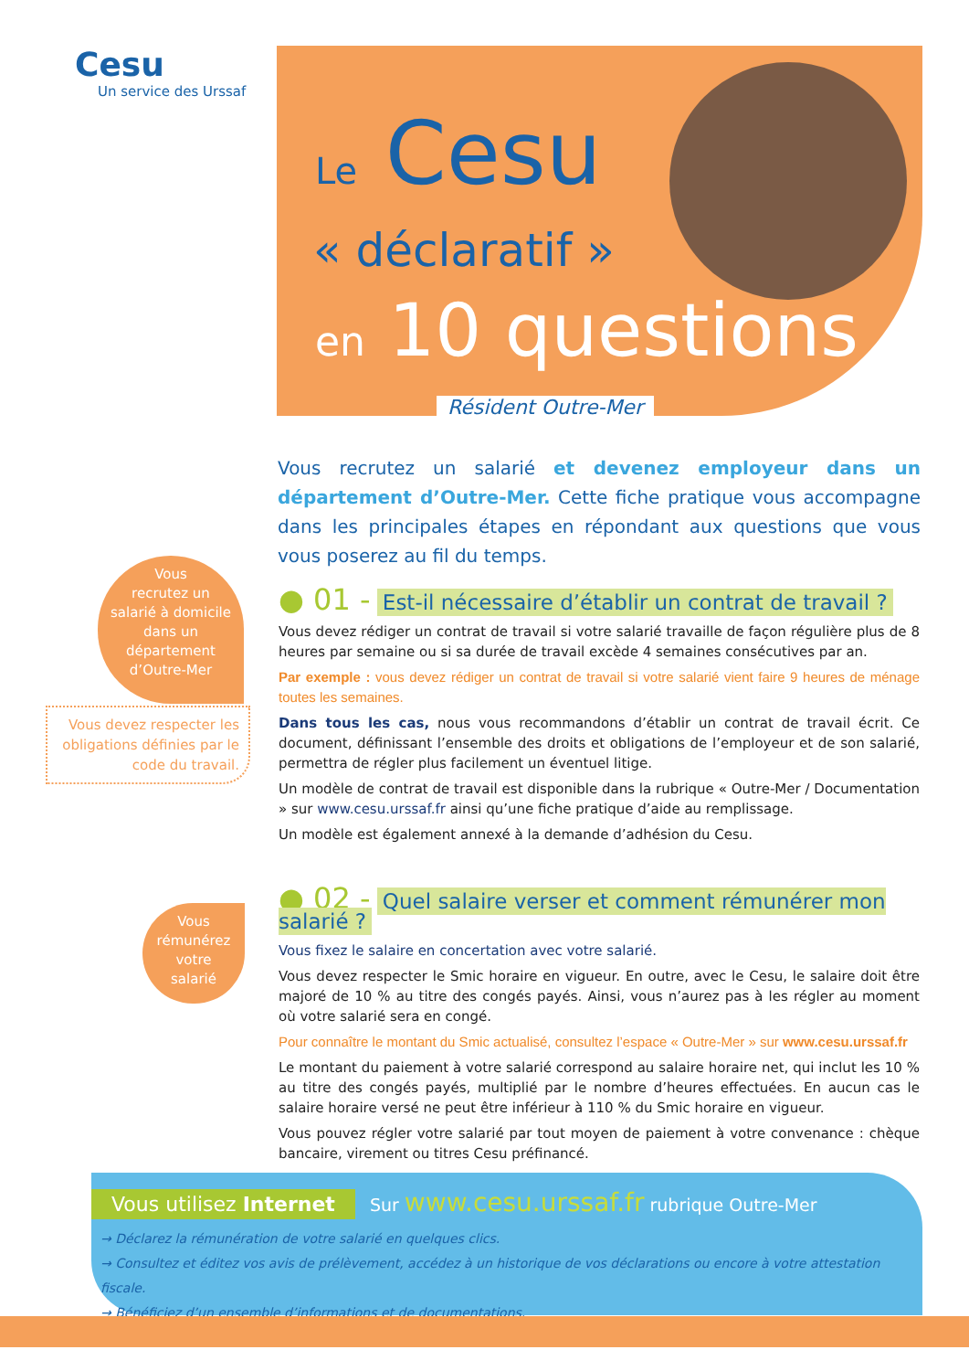Cesu
Un service des Urssaf
Le Cesu
« déclaratif »
en 10 questions
Résident Outre-Mer
Vous recrutez un salarié et devenez employeur dans un département d’Outre-Mer. Cette fiche pratique vous accompagne dans les principales étapes en répondant aux questions que vous vous poserez au fil du temps.
Vous
recrutez un
salarié à domicile
dans un
département
d’Outre-Mer
Vous devez respecter les obligations définies par le code du travail.
Vous
rémunérez
votre
salarié
● 01 - Est-il nécessaire d’établir un contrat de travail ?
Vous devez rédiger un contrat de travail si votre salarié travaille de façon régulière plus de 8 heures par semaine ou si sa durée de travail excède 4 semaines consécutives par an.
Par exemple : vous devez rédiger un contrat de travail si votre salarié vient faire 9 heures de ménage toutes les semaines.
Dans tous les cas, nous vous recommandons d’établir un contrat de travail écrit. Ce document, définissant l’ensemble des droits et obligations de l’employeur et de son salarié, permettra de régler plus facilement un éventuel litige.
Un modèle de contrat de travail est disponible dans la rubrique « Outre-Mer / Documentation » sur www.cesu.urssaf.fr ainsi qu’une fiche pratique d’aide au remplissage.
Un modèle est également annexé à la demande d’adhésion du Cesu.
● 02 - Quel salaire verser et comment rémunérer mon salarié ?
Vous fixez le salaire en concertation avec votre salarié.
Vous devez respecter le Smic horaire en vigueur. En outre, avec le Cesu, le salaire doit être majoré de 10 % au titre des congés payés. Ainsi, vous n’aurez pas à les régler au moment où votre salarié sera en congé.
Pour connaître le montant du Smic actualisé, consultez l’espace « Outre-Mer » sur www.cesu.urssaf.fr
Le montant du paiement à votre salarié correspond au salaire horaire net, qui inclut les 10 % au titre des congés payés, multiplié par le nombre d’heures effectuées. En aucun cas le salaire horaire versé ne peut être inférieur à 110 % du Smic horaire en vigueur.
Vous pouvez régler votre salarié par tout moyen de paiement à votre convenance : chèque bancaire, virement ou titres Cesu préfinancé.
Vous utilisez Internet
Sur www.cesu.urssaf.fr rubrique Outre-Mer
→ Déclarez la rémunération de votre salarié en quelques clics.
→ Consultez et éditez vos avis de prélèvement, accédez à un historique de vos déclarations ou encore à votre attestation fiscale.
→ Bénéficiez d’un ensemble d’informations et de documentations.